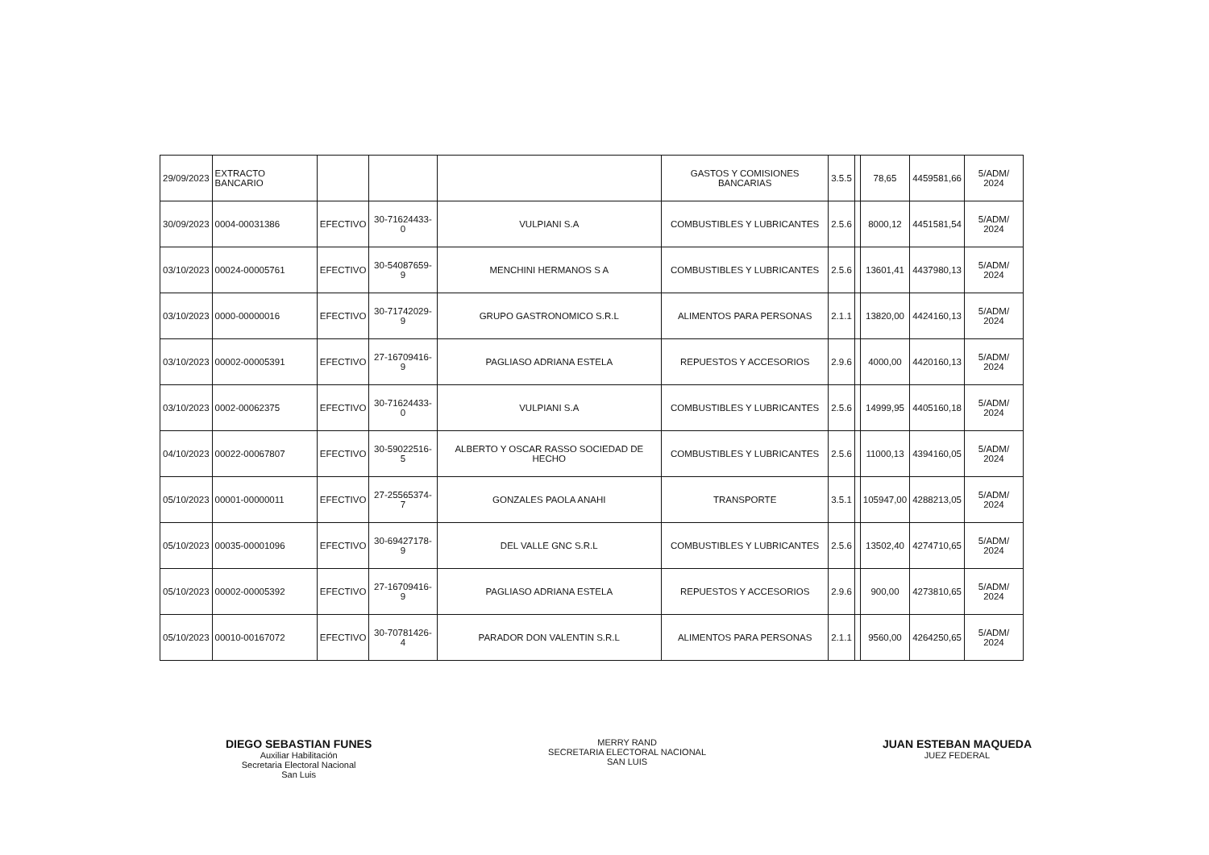| 29/09/2023 | EXTRACTO BANCARIO | | | | GASTOS Y COMISIONES BANCARIAS | 3.5.5 | | 78,65 | 4459581,66 | 5/ADM/ 2024 |
| 30/09/2023 | 0004-00031386 | EFECTIVO | 30-71624433-0 | VULPIANI S.A | COMBUSTIBLES Y LUBRICANTES | 2.5.6 | | 8000,12 | 4451581,54 | 5/ADM/ 2024 |
| 03/10/2023 | 00024-00005761 | EFECTIVO | 30-54087659-9 | MENCHINI HERMANOS S A | COMBUSTIBLES Y LUBRICANTES | 2.5.6 | | 13601,41 | 4437980,13 | 5/ADM/ 2024 |
| 03/10/2023 | 0000-00000016 | EFECTIVO | 30-71742029-9 | GRUPO GASTRONOMICO S.R.L | ALIMENTOS PARA PERSONAS | 2.1.1 | | 13820,00 | 4424160,13 | 5/ADM/ 2024 |
| 03/10/2023 | 00002-00005391 | EFECTIVO | 27-16709416-9 | PAGLIASO ADRIANA ESTELA | REPUESTOS Y ACCESORIOS | 2.9.6 | | 4000,00 | 4420160,13 | 5/ADM/ 2024 |
| 03/10/2023 | 0002-00062375 | EFECTIVO | 30-71624433-0 | VULPIANI S.A | COMBUSTIBLES Y LUBRICANTES | 2.5.6 | | 14999,95 | 4405160,18 | 5/ADM/ 2024 |
| 04/10/2023 | 00022-00067807 | EFECTIVO | 30-59022516-5 | ALBERTO Y OSCAR RASSO SOCIEDAD DE HECHO | COMBUSTIBLES Y LUBRICANTES | 2.5.6 | | 11000,13 | 4394160,05 | 5/ADM/ 2024 |
| 05/10/2023 | 00001-00000011 | EFECTIVO | 27-25565374-7 | GONZALES PAOLA ANAHI | TRANSPORTE | 3.5.1 | | 105947,00 | 4288213,05 | 5/ADM/ 2024 |
| 05/10/2023 | 00035-00001096 | EFECTIVO | 30-69427178-9 | DEL VALLE GNC S.R.L | COMBUSTIBLES Y LUBRICANTES | 2.5.6 | | 13502,40 | 4274710,65 | 5/ADM/ 2024 |
| 05/10/2023 | 00002-00005392 | EFECTIVO | 27-16709416-9 | PAGLIASO ADRIANA ESTELA | REPUESTOS Y ACCESORIOS | 2.9.6 | | 900,00 | 4273810,65 | 5/ADM/ 2024 |
| 05/10/2023 | 00010-00167072 | EFECTIVO | 30-70781426-4 | PARADOR DON VALENTIN S.R.L | ALIMENTOS PARA PERSONAS | 2.1.1 | | 9560,00 | 4264250,65 | 5/ADM/ 2024 |
DIEGO SEBASTIAN FUNES
Auxiliar Habilitación
Secretaria Electoral Nacional
San Luis
MERRY RAND
SECRETARIA ELECTORAL NACIONAL
SAN LUIS
JUAN ESTEBAN MAQUEDA
JUEZ FEDERAL